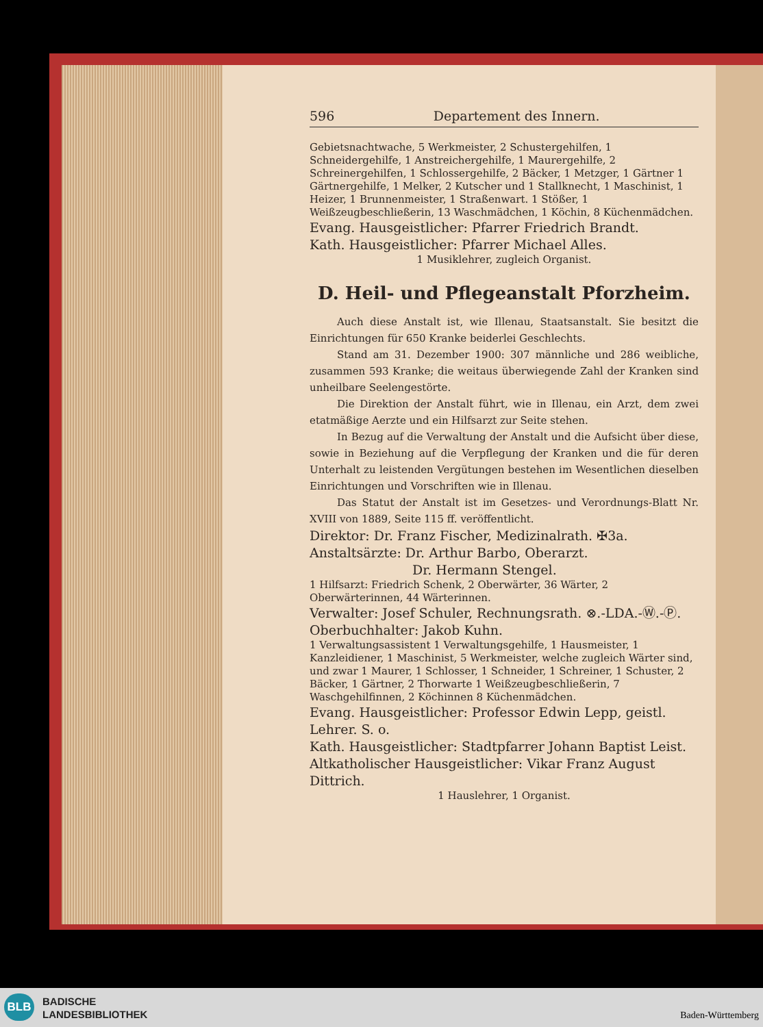596 Departement des Innern.
Gebietsnachtwache, 5 Werkmeister, 2 Schustergehilfen, 1 Schneidergehilfe, 1 Anstreichergehilfe, 1 Maurergehilfe, 2 Schreinergehilfen, 1 Schlossergehilfe, 2 Bäcker, 1 Metzger, 1 Gärtner 1 Gärtnergehilfe, 1 Melker, 2 Kutscher und 1 Stallknecht, 1 Maschinist, 1 Heizer, 1 Brunnenmeister, 1 Straßenwart. 1 Stößer, 1 Weißzeugbeschließerin, 13 Waschmädchen, 1 Köchin, 8 Küchenmädchen.
Evang. Hausgeistlicher: Pfarrer Friedrich Brandt.
Kath. Hausgeistlicher: Pfarrer Michael Alles.
1 Musiklehrer, zugleich Organist.
D. Heil- und Pflegeanstalt Pforzheim.
Auch diese Anstalt ist, wie Illenau, Staatsanstalt. Sie besitzt die Einrichtungen für 650 Kranke beiderlei Geschlechts.
Stand am 31. Dezember 1900: 307 männliche und 286 weibliche, zusammen 593 Kranke; die weitaus überwiegende Zahl der Kranken sind unheilbare Seelengestörte.
Die Direktion der Anstalt führt, wie in Illenau, ein Arzt, dem zwei etatmäßige Aerzte und ein Hilfsarzt zur Seite stehen.
In Bezug auf die Verwaltung der Anstalt und die Aufsicht über diese, sowie in Beziehung auf die Verpflegung der Kranken und die für deren Unterhalt zu leistenden Vergütungen bestehen im Wesentlichen dieselben Einrichtungen und Vorschriften wie in Illenau.
Das Statut der Anstalt ist im Gesetzes- und Verordnungs-Blatt Nr. XVIII von 1889, Seite 115 ff. veröffentlicht.
Direktor: Dr. Franz Fischer, Medizinalrath. ✠3a.
Anstaltsärzte: Dr. Arthur Barbo, Oberarzt.
Dr. Hermann Stengel.
1 Hilfsarzt: Friedrich Schenk, 2 Oberwärter, 36 Wärter, 2 Oberwärterinnen, 44 Wärterinnen.
Verwalter: Josef Schuler, Rechnungsrath. ⊗.-LDA.-Ⓦ.-Ⓟ.
Oberbuchhalter: Jakob Kuhn.
1 Verwaltungsassistent 1 Verwaltungsgehilfe, 1 Hausmeister, 1 Kanzleidiener, 1 Maschinist, 5 Werkmeister, welche zugleich Wärter sind, und zwar 1 Maurer, 1 Schlosser, 1 Schneider, 1 Schreiner, 1 Schuster, 2 Bäcker, 1 Gärtner, 2 Thorwarte 1 Weißzeugbeschließerin, 7 Waschgehilfinnen, 2 Köchinnen 8 Küchenmädchen.
Evang. Hausgeistlicher: Professor Edwin Lepp, geistl. Lehrer. S. o.
Kath. Hausgeistlicher: Stadtpfarrer Johann Baptist Leist.
Altkatholischer Hausgeistlicher: Vikar Franz August Dittrich.
1 Hauslehrer, 1 Organist.
BLB
BADISCHE
LANDESBIBLIOTHEK
Baden-Württemberg